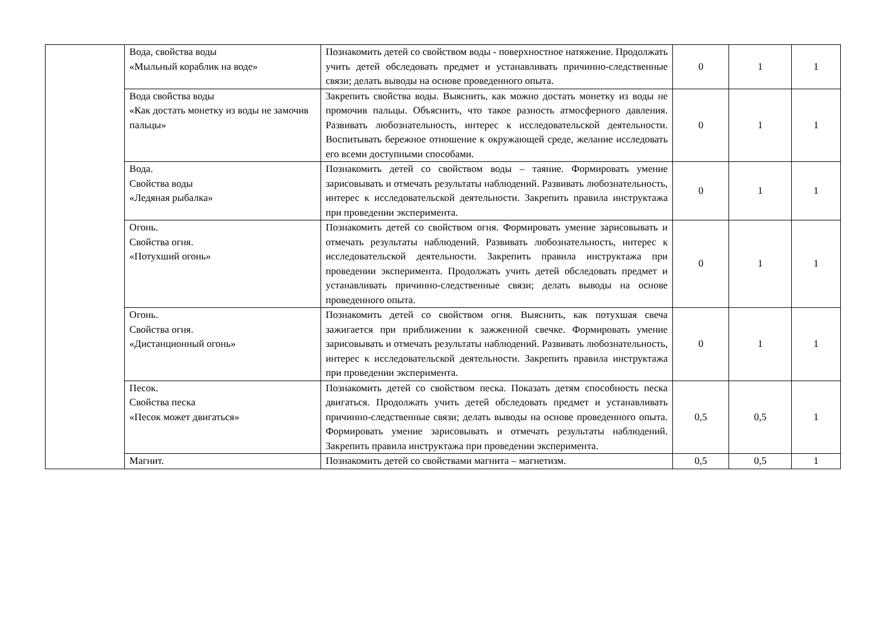| | Вода, свойства воды «Мыльный кораблик на воде» | Познакомить детей со свойством воды - поверхностное натяжение. Продолжать учить детей обследовать предмет и устанавливать причинно-следственные связи; делать выводы на основе проведенного опыта. | 0 | 1 | 1 |
| | Вода свойства воды «Как достать монетку из воды не замочив пальцы» | Закрепить свойства воды. Выяснить, как можно достать монетку из воды не промочив пальцы. Объяснить, что такое разность атмосферного давления. Развивать любознательность, интерес к исследовательской деятельности. Воспитывать бережное отношение к окружающей среде, желание исследовать его всеми доступными способами. | 0 | 1 | 1 |
| | Вода. Свойства воды «Ледяная рыбалка» | Познакомить детей со свойством воды – таяние. Формировать умение зарисовывать и отмечать результаты наблюдений. Развивать любознательность, интерес к исследовательской деятельности. Закрепить правила инструктажа при проведении эксперимента. | 0 | 1 | 1 |
| | Огонь. Свойства огня. «Потухший огонь» | Познакомить детей со свойством огня. Формировать умение зарисовывать и отмечать результаты наблюдений. Развивать любознательность, интерес к исследовательской деятельности. Закрепить правила инструктажа при проведении эксперимента. Продолжать учить детей обследовать предмет и устанавливать причинно-следственные связи; делать выводы на основе проведенного опыта. | 0 | 1 | 1 |
| | Огонь. Свойства огня. «Дистанционный огонь» | Познакомить детей со свойством огня. Выяснить, как потухшая свеча зажигается при приближении к зажженной свечке. Формировать умение зарисовывать и отмечать результаты наблюдений. Развивать любознательность, интерес к исследовательской деятельности. Закрепить правила инструктажа при проведении эксперимента. | 0 | 1 | 1 |
| | Песок. Свойства песка «Песок может двигаться» | Познакомить детей со свойством песка. Показать детям способность песка двигаться. Продолжать учить детей обследовать предмет и устанавливать причинно-следственные связи; делать выводы на основе проведенного опыта. Формировать умение зарисовывать и отмечать результаты наблюдений. Закрепить правила инструктажа при проведении эксперимента. | 0,5 | 0,5 | 1 |
| | Магнит. | Познакомить детей со свойствами магнита – магнетизм. | 0,5 | 0,5 | 1 |